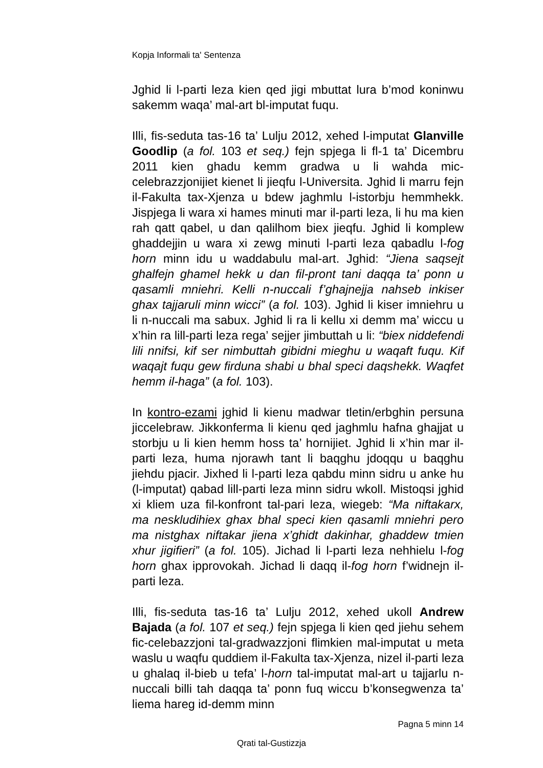Kopja Informali ta' Sentenza
Jghid li l-parti leza kien qed jigi mbuttat lura b’mod koninwu sakemm waqa’ mal-art bl-imputat fuqu.
Illi, fis-seduta tas-16 ta’ Lulju 2012, xehed l-imputat Glanville Goodlip (a fol. 103 et seq.) fejn spjega li fl-1 ta’ Dicembru 2011 kien ghadu kemm gradwa u li wahda mic-celebrazzjonijiet kienet li jieqfu l-Universita. Jghid li marru fejn il-Fakulta tax-Xjenza u bdew jaghmlu l-istorbju hemmhekk. Jispjega li wara xi hames minuti mar il-parti leza, li hu ma kien rah qatt qabel, u dan qalilhom biex jieqfu. Jghid li komplew ghaddejjin u wara xi zewg minuti l-parti leza qabadlu l-fog horn minn idu u waddabulu mal-art. Jghid: “Jiena saqsejt ghalfejn ghamel hekk u dan fil-pront tani daqqa ta’ ponn u qasamli mniehri. Kelli n-nuccali f’ghajnejja nahseb inkiser ghax tajjaruli minn wicci” (a fol. 103). Jghid li kiser imniehru u li n-nuccali ma sabux. Jghid li ra li kellu xi demm ma’ wiccu u x’hin ra lill-parti leza rega’ sejjer jimbuttah u li: “biex niddefendi lili nnifsi, kif ser nimbuttah gibidni mieghu u waqaft fuqu. Kif waqajt fuqu gew firduna shabi u bhal speci daqshekk. Waqfet hemm il-haga” (a fol. 103).
In kontro-ezami jghid li kienu madwar tletin/erbghin persuna jiccelebraw. Jikkonferma li kienu qed jaghmlu hafna ghajjat u storbju u li kien hemm hoss ta’ hornijiet. Jghid li x’hin mar il-parti leza, huma njorawh tant li baqghu jdoqqu u baqghu jiehdu pjacir. Jixhed li l-parti leza qabdu minn sidru u anke hu (l-imputat) qabad lill-parti leza minn sidru wkoll. Mistoqsi jghid xi kliem uza fil-konfront tal-pari leza, wiegeb: “Ma niftakarx, ma neskludihiex ghax bhal speci kien qasamli mniehri pero ma nistghax niftakar jiena x’ghidt dakinhar, ghaddew tmien xhur jigifieri” (a fol. 105). Jichad li l-parti leza nehhielu l-fog horn ghax ipprovokah. Jichad li daqq il-fog horn f’widnejn il-parti leza.
Illi, fis-seduta tas-16 ta’ Lulju 2012, xehed ukoll Andrew Bajada (a fol. 107 et seq.) fejn spjega li kien qed jiehu sehem fic-celebazzjoni tal-gradwazzjoni flimkien mal-imputat u meta waslu u waqfu quddiem il-Fakulta tax-Xjenza, nizel il-parti leza u ghalaq il-bieb u tefa’ l-horn tal-imputat mal-art u tajjarlu n-nuccali billi tah daqqa ta’ ponn fuq wiccu b’konsegwenza ta’ liema hareg id-demm minn
Pagna 5 minn 14
Qrati tal-Gustizzja